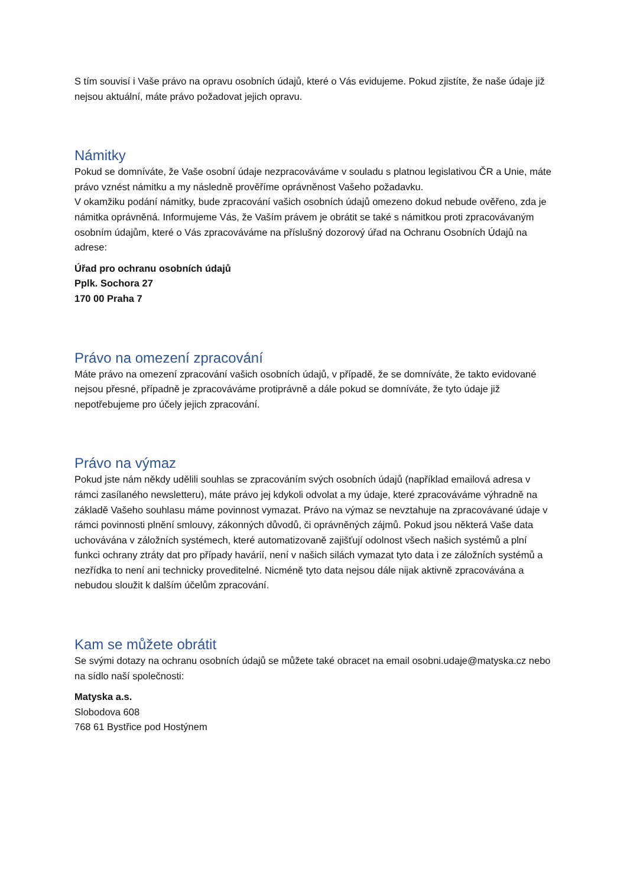S tím souvisí i Vaše právo na opravu osobních údajů, které o Vás evidujeme. Pokud zjistíte, že naše údaje již nejsou aktuální, máte právo požadovat jejich opravu.
Námitky
Pokud se domníváte, že Vaše osobní údaje nezpracováváme v souladu s platnou legislativou ČR a Unie, máte právo vznést námitku a my následně prověříme oprávněnost Vašeho požadavku.
V okamžiku podání námitky, bude zpracování vašich osobních údajů omezeno dokud nebude ověřeno, zda je námitka oprávněná. Informujeme Vás, že Vaším právem je obrátit se také s námitkou proti zpracovávaným osobním údajům, které o Vás zpracováváme na příslušný dozorový úřad na Ochranu Osobních Údajů na adrese:
Úřad pro ochranu osobních údajů
Pplk. Sochora 27
170 00 Praha 7
Právo na omezení zpracování
Máte právo na omezení zpracování vašich osobních údajů, v případě, že se domníváte, že takto evidované nejsou přesné, případně je zpracováváme protiprávně a dále pokud se domníváte, že tyto údaje již nepotřebujeme pro účely jejich zpracování.
Právo na výmaz
Pokud jste nám někdy udělili souhlas se zpracováním svých osobních údajů (například emailová adresa v rámci zasílaného newsletteru), máte právo jej kdykoli odvolat a my údaje, které zpracováváme výhradně na základě Vašeho souhlasu máme povinnost vymazat. Právo na výmaz se nevztahuje na zpracovávané údaje v rámci povinnosti plnění smlouvy, zákonných důvodů, či oprávněných zájmů. Pokud jsou některá Vaše data uchovávána v záložních systémech, které automatizovaně zajišťují odolnost všech našich systémů a plní funkci ochrany ztráty dat pro případy havárií, není v našich silách vymazat tyto data i ze záložních systémů a nezřídka to není ani technicky proveditelné. Nicméně tyto data nejsou dále nijak aktivně zpracovávána a nebudou sloužit k dalším účelům zpracování.
Kam se můžete obrátit
Se svými dotazy na ochranu osobních údajů se můžete také obracet na email osobni.udaje@matyska.cz nebo na sídlo naší společnosti:
Matyska a.s.
Slobodova 608
768 61 Bystřice pod Hostýnem